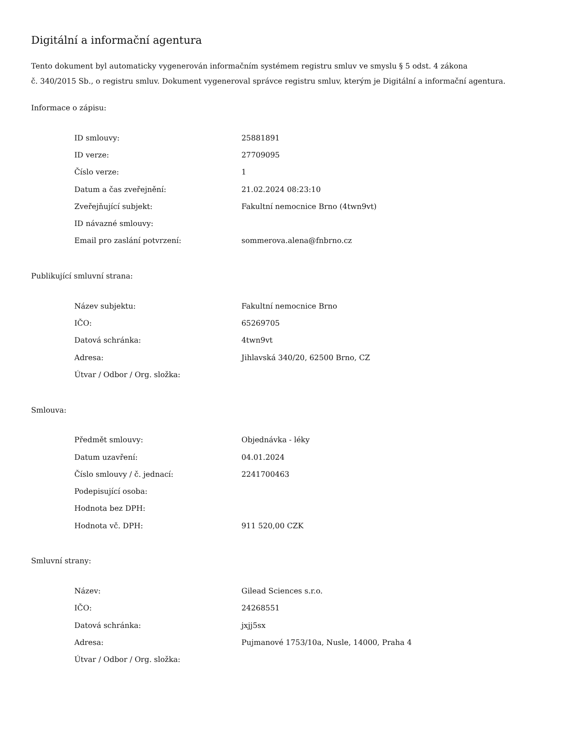Digitální a informační agentura
Tento dokument byl automaticky vygenerován informačním systémem registru smluv ve smyslu § 5 odst. 4 zákona
č. 340/2015 Sb., o registru smluv. Dokument vygeneroval správce registru smluv, kterým je Digitální a informační agentura.
Informace o zápisu:
| ID smlouvy: | 25881891 |
| ID verze: | 27709095 |
| Číslo verze: | 1 |
| Datum a čas zveřejnění: | 21.02.2024 08:23:10 |
| Zveřejňující subjekt: | Fakultní nemocnice Brno (4twn9vt) |
| ID návazné smlouvy: | |
| Email pro zaslání potvrzení: | sommerova.alena@fnbrno.cz |
Publikující smluvní strana:
| Název subjektu: | Fakultní nemocnice Brno |
| IČO: | 65269705 |
| Datová schránka: | 4twn9vt |
| Adresa: | Jihlavská 340/20, 62500 Brno, CZ |
| Útvar / Odbor / Org. složka: | |
Smlouva:
| Předmět smlouvy: | Objednávka - léky |
| Datum uzavření: | 04.01.2024 |
| Číslo smlouvy / č. jednací: | 2241700463 |
| Podepisující osoba: | |
| Hodnota bez DPH: | |
| Hodnota vč. DPH: | 911 520,00 CZK |
Smluvní strany:
| Název: | Gilead Sciences s.r.o. |
| IČO: | 24268551 |
| Datová schránka: | jxjj5sx |
| Adresa: | Pujmanové 1753/10a, Nusle, 14000, Praha 4 |
| Útvar / Odbor / Org. složka: | |